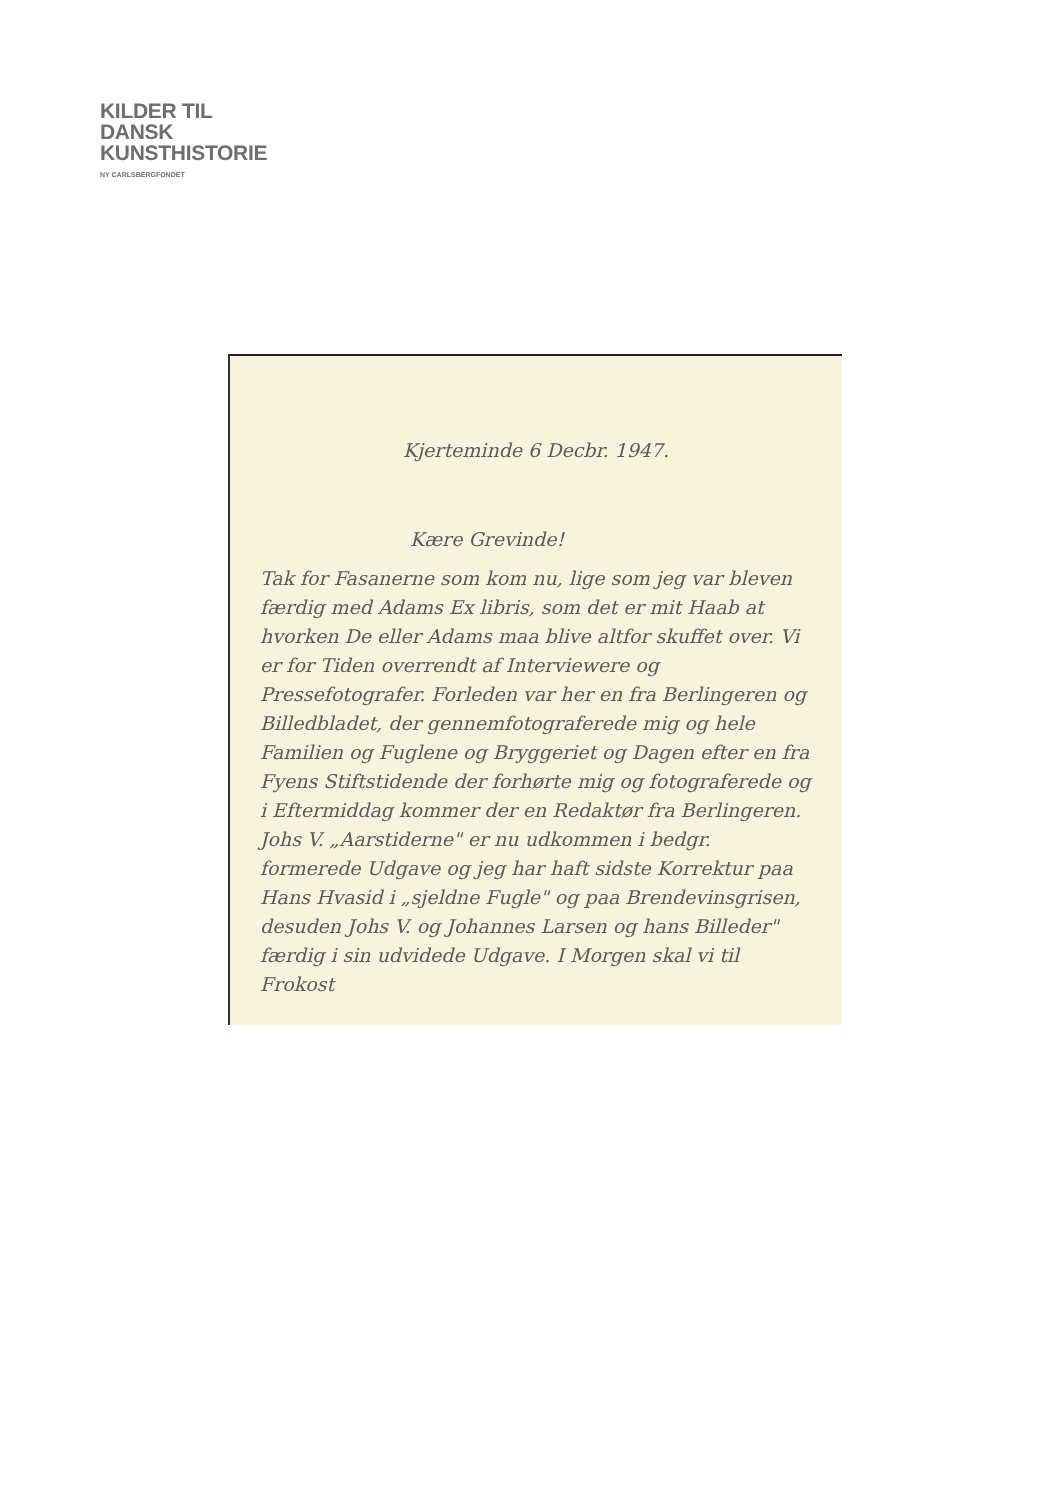KILDER TIL
DANSK
KUNSTHISTORIE
NY CARLSBERGFONDET
Kjerteminde 6 Decbr. 1947.
Kære Grevinde!
Tak for Fasanerne som kom nu, lige som jeg var bleven færdig med Adams Ex libris, som det er mit Haab at hvorken De eller Adams maa blive altfor skuffet over. Vi er for Tiden overrendt af Interviewere og Pressefotografer. Forleden var her en fra Berlingeren og Billedbladet, der gennemfotograferede mig og hele Familien og Fuglene og Bryggeriet og Dagen efter en fra Fyens Stiftstidende der forhørte mig og fotograferede og i Eftermiddag kommer der en Redaktør fra Berlingeren. Johs V. „Aarstiderne" er nu udkommen i bedgr. formerede Udgave og jeg har haft sidste Korrektur paa Hans Hvasid i „sjeldne Fugle" og paa Brendevinsgrisen, desuden Johs V. og Johannes Larsen og hans Billeder" færdig i sin udvidede Udgave. I Morgen skal vi til Frokost